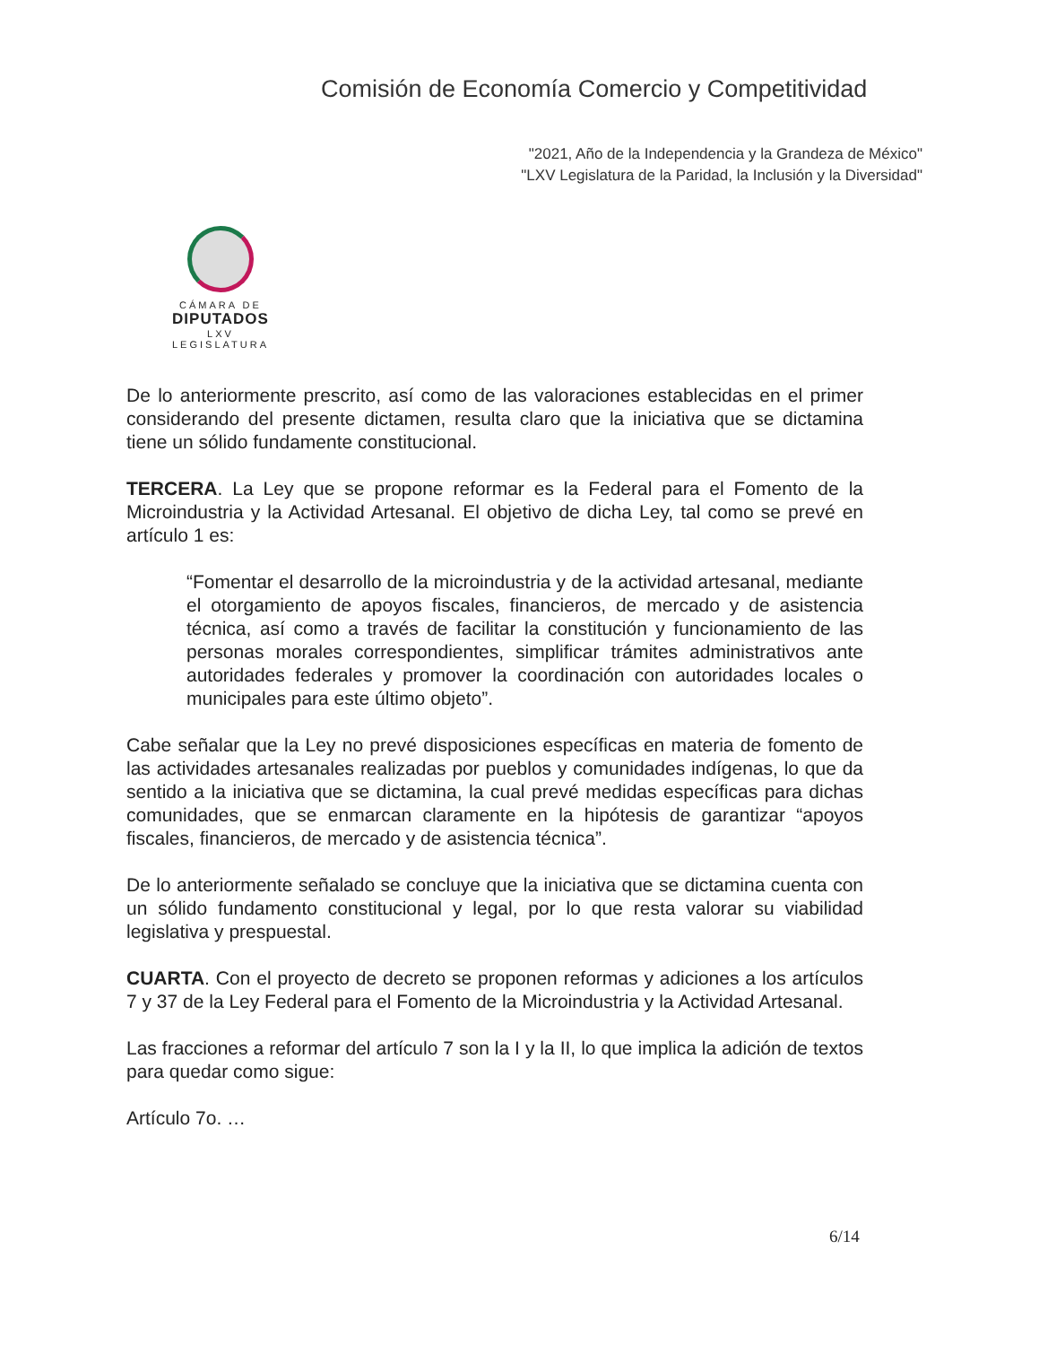Comisión de Economía Comercio y Competitividad
"2021, Año de la Independencia y la Grandeza de México"
"LXV Legislatura de la Paridad, la Inclusión y la Diversidad"
CÁMARA DE
DIPUTADOS
LXV LEGISLATURA
De lo anteriormente prescrito, así como de las valoraciones establecidas en el primer considerando del presente dictamen, resulta claro que la iniciativa que se dictamina tiene un sólido fundamente constitucional.
TERCERA. La Ley que se propone reformar es la Federal para el Fomento de la Microindustria y la Actividad Artesanal. El objetivo de dicha Ley, tal como se prevé en artículo 1 es:
“Fomentar el desarrollo de la microindustria y de la actividad artesanal, mediante el otorgamiento de apoyos fiscales, financieros, de mercado y de asistencia técnica, así como a través de facilitar la constitución y funcionamiento de las personas morales correspondientes, simplificar trámites administrativos ante autoridades federales y promover la coordinación con autoridades locales o municipales para este último objeto”.
Cabe señalar que la Ley no prevé disposiciones específicas en materia de fomento de las actividades artesanales realizadas por pueblos y comunidades indígenas, lo que da sentido a la iniciativa que se dictamina, la cual prevé medidas específicas para dichas comunidades, que se enmarcan claramente en la hipótesis de garantizar “apoyos fiscales, financieros, de mercado y de asistencia técnica”.
De lo anteriormente señalado se concluye que la iniciativa que se dictamina cuenta con un sólido fundamento constitucional y legal, por lo que resta valorar su viabilidad legislativa y prespuestal.
CUARTA. Con el proyecto de decreto se proponen reformas y adiciones a los artículos 7 y 37 de la Ley Federal para el Fomento de la Microindustria y la Actividad Artesanal.
Las fracciones a reformar del artículo 7 son la I y la II, lo que implica la adición de textos para quedar como sigue:
Artículo 7o. …
6/14